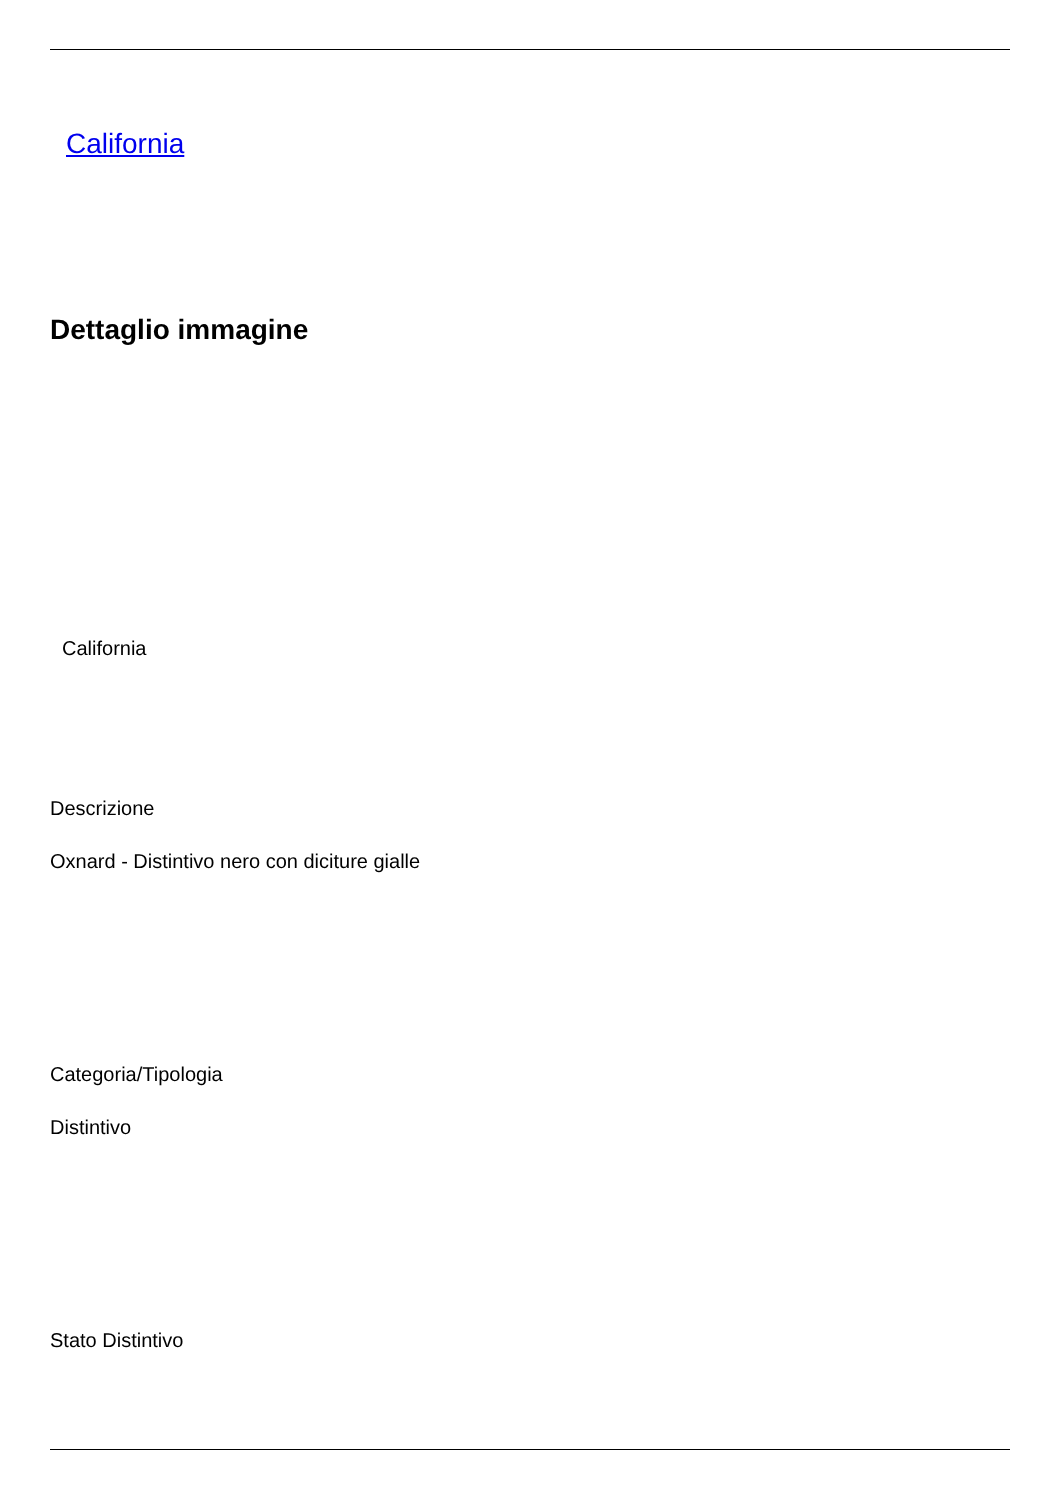California
Dettaglio immagine
California
Descrizione
Oxnard - Distintivo nero con diciture gialle
Categoria/Tipologia
Distintivo
Stato Distintivo